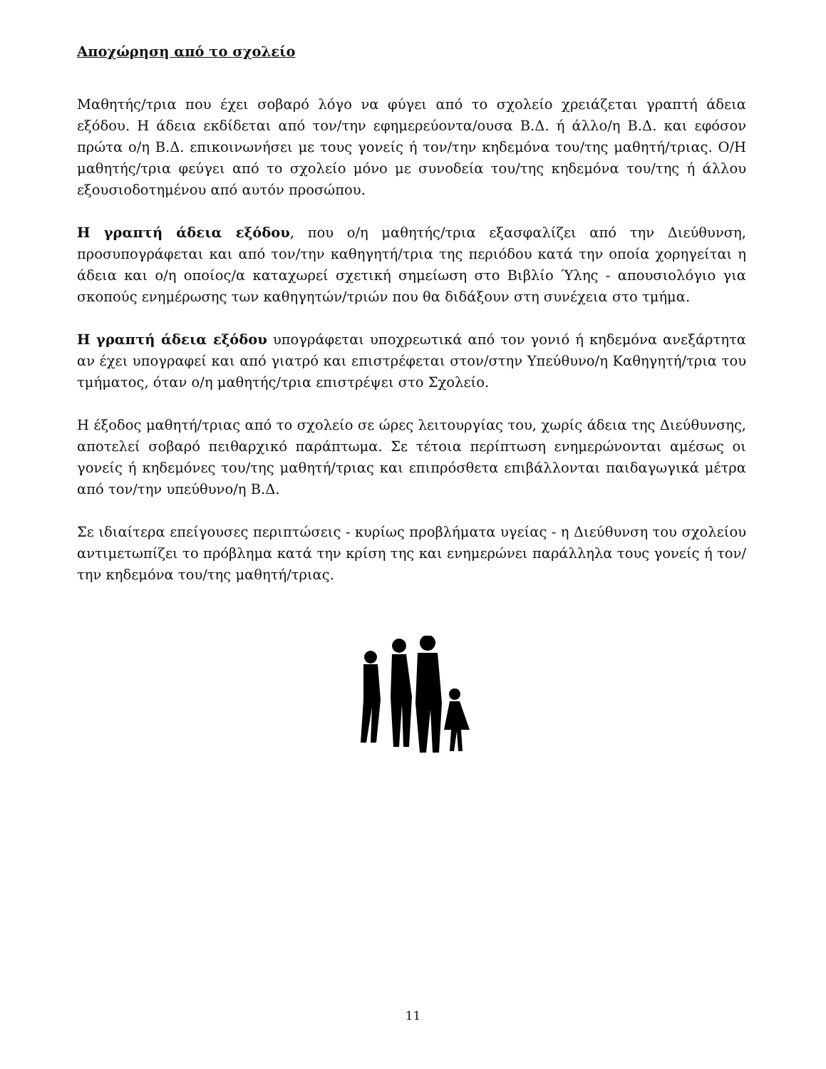Αποχώρηση από το σχολείο
Μαθητής/τρια που έχει σοβαρό λόγο να φύγει από το σχολείο χρειάζεται γραπτή άδεια εξόδου. Η άδεια εκδίδεται από τον/την εφημερεύοντα/ουσα Β.Δ. ή άλλο/η Β.Δ. και εφόσον πρώτα ο/η Β.Δ. επικοινωνήσει με τους γονείς ή τον/την κηδεμόνα του/της μαθητή/τριας. Ο/Η μαθητής/τρια φεύγει από το σχολείο μόνο με συνοδεία του/της κηδεμόνα του/της ή άλλου εξουσιοδοτημένου από αυτόν προσώπου.
Η γραπτή άδεια εξόδου, που ο/η μαθητής/τρια εξασφαλίζει από την Διεύθυνση, προσυπογράφεται και από τον/την καθηγητή/τρια της περιόδου κατά την οποία χορηγείται η άδεια και ο/η οποίος/α καταχωρεί σχετική σημείωση στο Βιβλίο Ύλης - απουσιολόγιο για σκοπούς ενημέρωσης των καθηγητών/τριών που θα διδάξουν στη συνέχεια στο τμήμα.
Η γραπτή άδεια εξόδου υπογράφεται υποχρεωτικά από τον γονιό ή κηδεμόνα ανεξάρτητα αν έχει υπογραφεί και από γιατρό και επιστρέφεται στον/στην Υπεύθυνο/η Καθηγητή/τρια του τμήματος, όταν ο/η μαθητής/τρια επιστρέψει στο Σχολείο.
Η έξοδος μαθητή/τριας από το σχολείο σε ώρες λειτουργίας του, χωρίς άδεια της Διεύθυνσης, αποτελεί σοβαρό πειθαρχικό παράπτωμα. Σε τέτοια περίπτωση ενημερώνονται αμέσως οι γονείς ή κηδεμόνες του/της μαθητή/τριας και επιπρόσθετα επιβάλλονται παιδαγωγικά μέτρα από τον/την υπεύθυνο/η Β.Δ.
Σε ιδιαίτερα επείγουσες περιπτώσεις - κυρίως προβλήματα υγείας - η Διεύθυνση του σχολείου αντιμετωπίζει το πρόβλημα κατά την κρίση της και ενημερώνει παράλληλα τους γονείς ή τον/την κηδεμόνα του/της μαθητή/τριας.
11